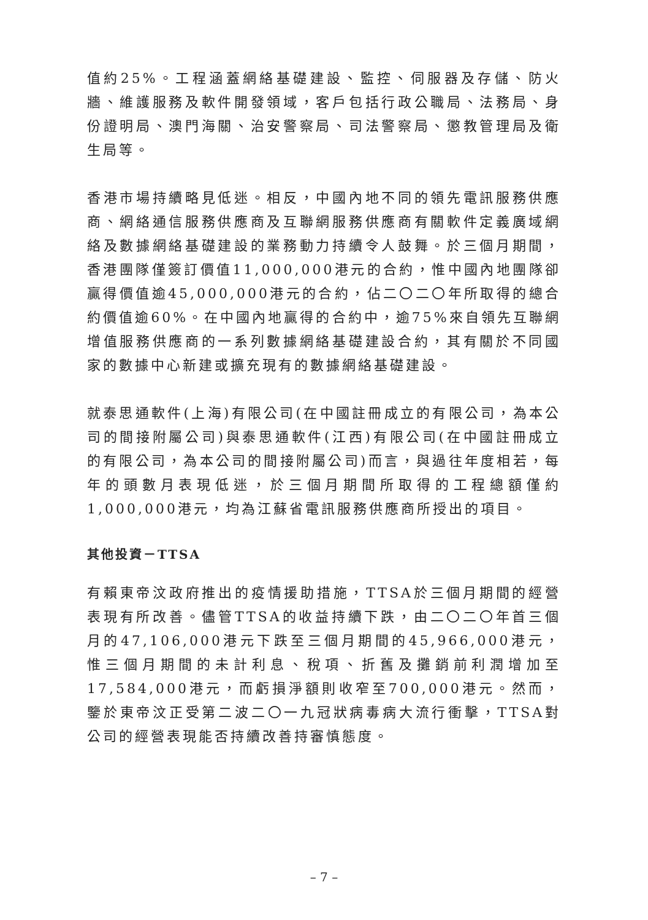值約25%。工程涵蓋網絡基礎建設、監控、伺服器及存儲、防火牆、維護服務及軟件開發領域，客戶包括行政公職局、法務局、身份證明局、澳門海關、治安警察局、司法警察局、懲教管理局及衛生局等。
香港市場持續略見低迷。相反，中國內地不同的領先電訊服務供應商、網絡通信服務供應商及互聯網服務供應商有關軟件定義廣域網絡及數據網絡基礎建設的業務動力持續令人鼓舞。於三個月期間，香港團隊僅簽訂價值11,000,000港元的合約，惟中國內地團隊卻贏得價值逾45,000,000港元的合約，佔二〇二〇年所取得的總合約價值逾60%。在中國內地贏得的合約中，逾75%來自領先互聯網增值服務供應商的一系列數據網絡基礎建設合約，其有關於不同國家的數據中心新建或擴充現有的數據網絡基礎建設。
就泰思通軟件(上海)有限公司(在中國註冊成立的有限公司，為本公司的間接附屬公司)與泰思通軟件(江西)有限公司(在中國註冊成立的有限公司，為本公司的間接附屬公司)而言，與過往年度相若，每年的頭數月表現低迷，於三個月期間所取得的工程總額僅約1,000,000港元，均為江蘇省電訊服務供應商所授出的項目。
其他投資－TTSA
有賴東帝汶政府推出的疫情援助措施，TTSA於三個月期間的經營表現有所改善。儘管TTSA的收益持續下跌，由二〇二〇年首三個月的47,106,000港元下跌至三個月期間的45,966,000港元，惟三個月期間的未計利息、稅項、折舊及攤銷前利潤增加至17,584,000港元，而虧損淨額則收窄至700,000港元。然而，鑒於東帝汶正受第二波二〇一九冠狀病毒病大流行衝擊，TTSA對公司的經營表現能否持續改善持審慎態度。
– 7 –